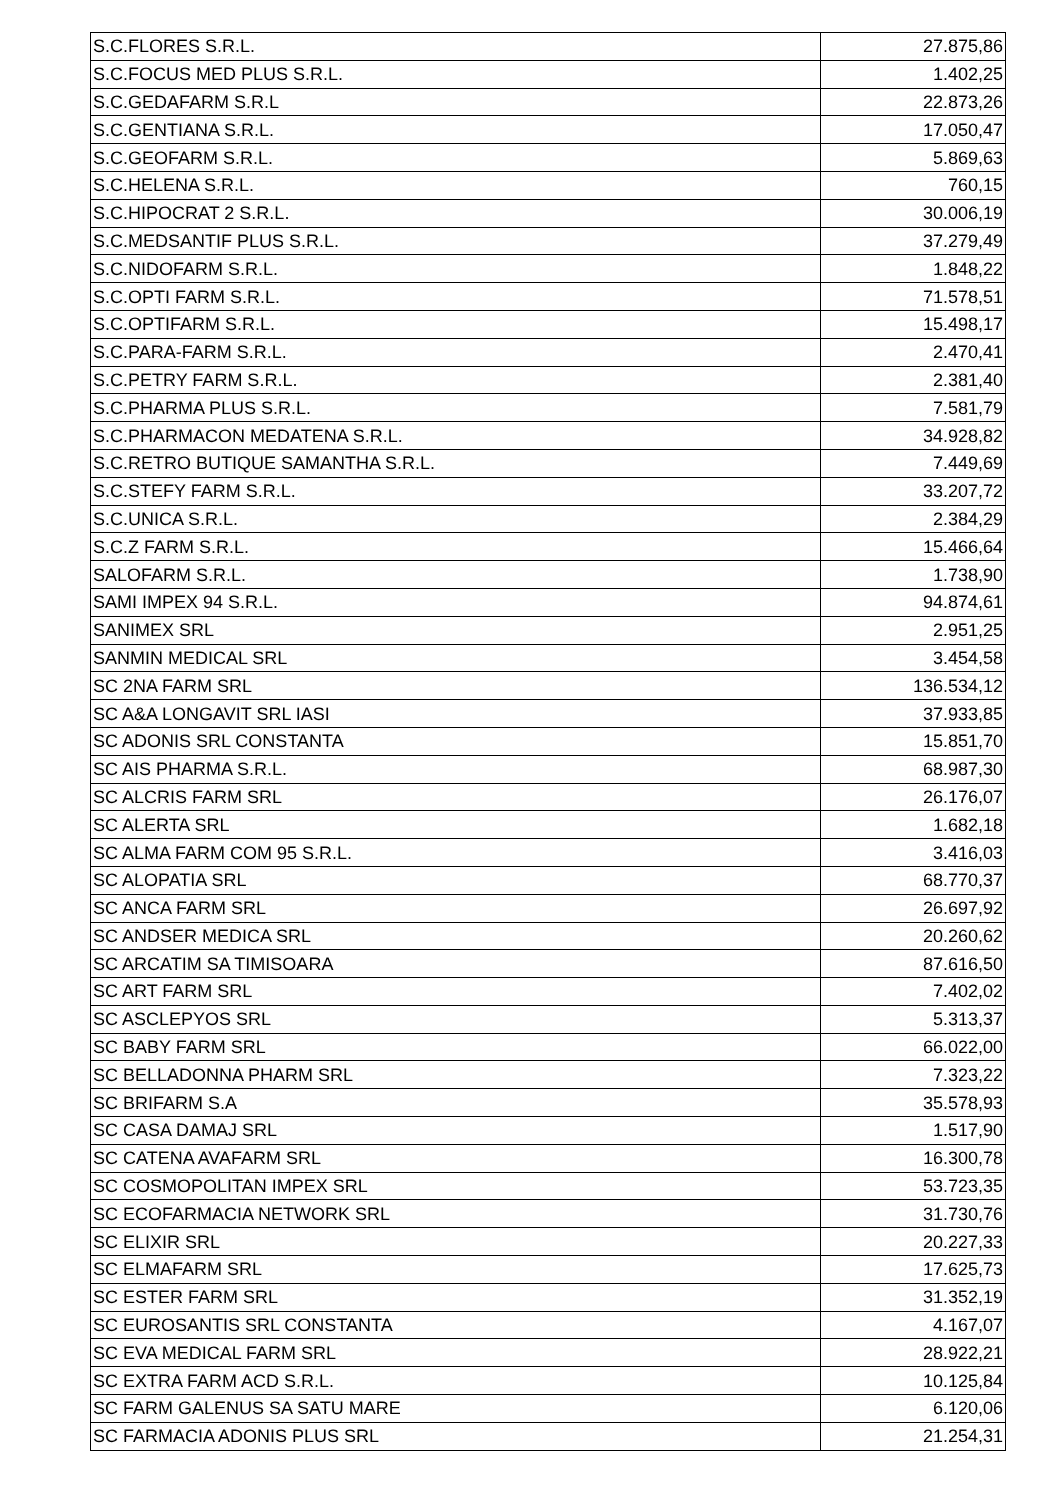| S.C.FLORES S.R.L. | 27.875,86 |
| S.C.FOCUS MED PLUS S.R.L. | 1.402,25 |
| S.C.GEDAFARM S.R.L | 22.873,26 |
| S.C.GENTIANA S.R.L. | 17.050,47 |
| S.C.GEOFARM S.R.L. | 5.869,63 |
| S.C.HELENA S.R.L. | 760,15 |
| S.C.HIPOCRAT 2 S.R.L. | 30.006,19 |
| S.C.MEDSANTIF PLUS S.R.L. | 37.279,49 |
| S.C.NIDOFARM S.R.L. | 1.848,22 |
| S.C.OPTI FARM S.R.L. | 71.578,51 |
| S.C.OPTIFARM S.R.L. | 15.498,17 |
| S.C.PARA-FARM S.R.L. | 2.470,41 |
| S.C.PETRY FARM S.R.L. | 2.381,40 |
| S.C.PHARMA PLUS S.R.L. | 7.581,79 |
| S.C.PHARMACON MEDATENA S.R.L. | 34.928,82 |
| S.C.RETRO BUTIQUE SAMANTHA S.R.L. | 7.449,69 |
| S.C.STEFY FARM S.R.L. | 33.207,72 |
| S.C.UNICA S.R.L. | 2.384,29 |
| S.C.Z FARM S.R.L. | 15.466,64 |
| SALOFARM S.R.L. | 1.738,90 |
| SAMI IMPEX 94 S.R.L. | 94.874,61 |
| SANIMEX SRL | 2.951,25 |
| SANMIN MEDICAL SRL | 3.454,58 |
| SC 2NA FARM SRL | 136.534,12 |
| SC A&A LONGAVIT SRL IASI | 37.933,85 |
| SC ADONIS SRL CONSTANTA | 15.851,70 |
| SC AIS PHARMA S.R.L. | 68.987,30 |
| SC ALCRIS FARM SRL | 26.176,07 |
| SC ALERTA SRL | 1.682,18 |
| SC ALMA FARM COM 95 S.R.L. | 3.416,03 |
| SC ALOPATIA SRL | 68.770,37 |
| SC ANCA FARM SRL | 26.697,92 |
| SC ANDSER MEDICA SRL | 20.260,62 |
| SC ARCATIM SA TIMISOARA | 87.616,50 |
| SC ART FARM SRL | 7.402,02 |
| SC ASCLEPYOS SRL | 5.313,37 |
| SC BABY FARM SRL | 66.022,00 |
| SC BELLADONNA PHARM SRL | 7.323,22 |
| SC BRIFARM S.A | 35.578,93 |
| SC CASA DAMAJ SRL | 1.517,90 |
| SC CATENA AVAFARM SRL | 16.300,78 |
| SC COSMOPOLITAN IMPEX SRL | 53.723,35 |
| SC ECOFARMACIA NETWORK SRL | 31.730,76 |
| SC ELIXIR SRL | 20.227,33 |
| SC ELMAFARM SRL | 17.625,73 |
| SC ESTER FARM SRL | 31.352,19 |
| SC EUROSANTIS SRL CONSTANTA | 4.167,07 |
| SC EVA MEDICAL FARM SRL | 28.922,21 |
| SC EXTRA FARM ACD S.R.L. | 10.125,84 |
| SC FARM GALENUS SA SATU MARE | 6.120,06 |
| SC FARMACIA ADONIS PLUS SRL | 21.254,31 |